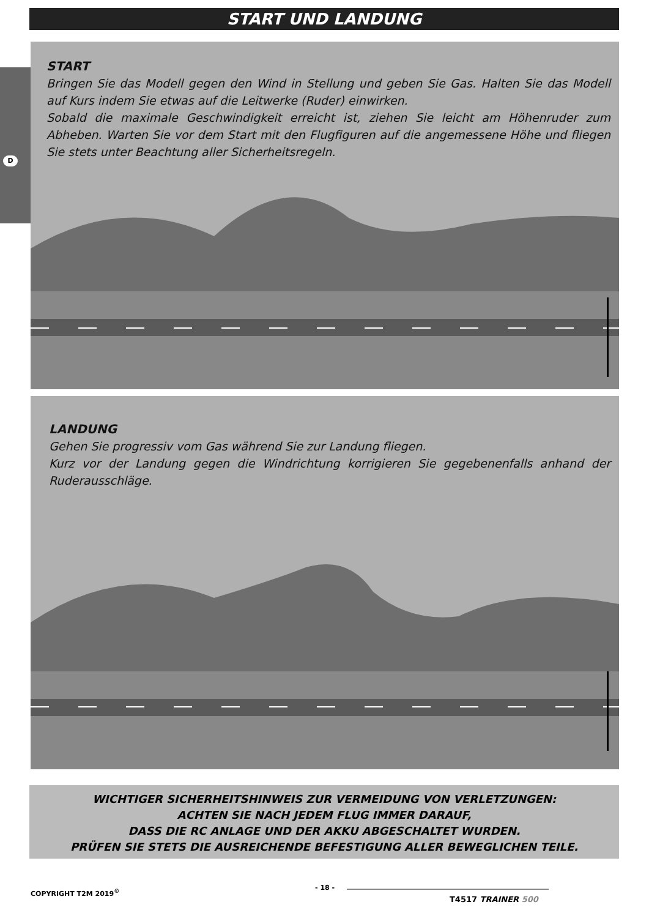START UND LANDUNG
D
START
Bringen Sie das Modell gegen den Wind in Stellung und geben Sie Gas. Halten Sie das Modell auf Kurs indem Sie etwas auf die Leitwerke (Ruder) einwirken.
Sobald die maximale Geschwindigkeit erreicht ist, ziehen Sie leicht am Höhenruder zum Abheben. Warten Sie vor dem Start mit den Flugfiguren auf die angemessene Höhe und fliegen Sie stets unter Beachtung aller Sicherheitsregeln.
LANDUNG
Gehen Sie progressiv vom Gas während Sie zur Landung fliegen.
Kurz vor der Landung gegen die Windrichtung korrigieren Sie gegebenenfalls anhand der Ruderausschläge.
WICHTIGER SICHERHEITSHINWEIS ZUR VERMEIDUNG VON VERLETZUNGEN:
ACHTEN SIE NACH JEDEM FLUG IMMER DARAUF,
DASS DIE RC ANLAGE UND DER AKKU ABGESCHALTET WURDEN.
PRÜFEN SIE STETS DIE AUSREICHENDE BEFESTIGUNG ALLER BEWEGLICHEN TEILE.
COPYRIGHT T2M 2019<sup>©</sup> - 18 -
T4517 TRAINER 500